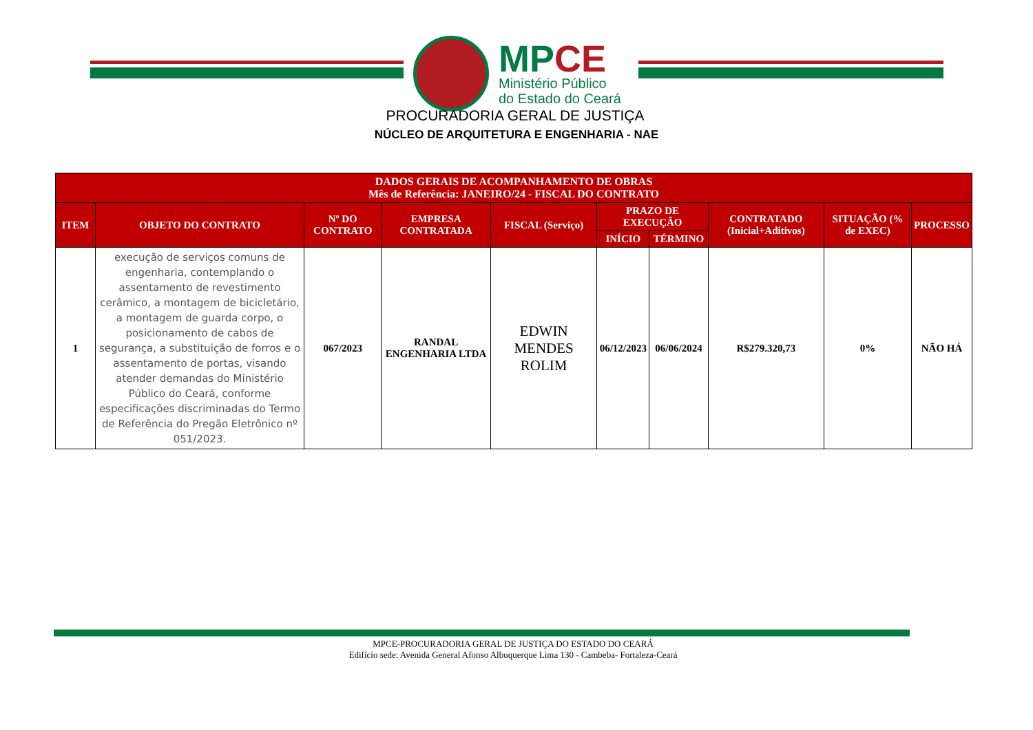MPCE
Ministério Público
do Estado do Ceará
PROCURADORIA GERAL DE JUSTIÇA
NÚCLEO DE ARQUITETURA E ENGENHARIA - NAE
| DADOS GERAIS DE ACOMPANHAMENTO DE OBRAS Mês de Referência: JANEIRO/24 - FISCAL DO CONTRATO | | | | | | | | | |
| --- | --- | --- | --- | --- | --- | --- | --- | --- | --- |
| ITEM | OBJETO DO CONTRATO | Nº DO CONTRATO | EMPRESA CONTRATADA | FISCAL (Serviço) | PRAZO DE EXECUÇÃO | | CONTRATADO (Inicial+Aditivos) | SITUAÇÃO (% de EXEC) | PROCESSO |
| | | | | | INÍCIO | TÉRMINO | | | |
| 1 | execução de serviços comuns de engenharia, contemplando o assentamento de revestimento cerâmico, a montagem de bicicletário, a montagem de guarda corpo, o posicionamento de cabos de segurança, a substituição de forros e o assentamento de portas, visando atender demandas do Ministério Público do Ceará, conforme especificações discriminadas do Termo de Referência do Pregão Eletrônico nº 051/2023. | 067/2023 | RANDAL ENGENHARIA LTDA | EDWIN MENDES ROLIM | 06/12/2023 | 06/06/2024 | R$279.320,73 | 0% | NÃO HÁ |
MPCE-PROCURADORIA GERAL DE JUSTIÇA DO ESTADO DO CEARÁ
Edifício sede: Avenida General Afonso Albuquerque Lima 130 - Cambeba- Fortaleza-Ceará